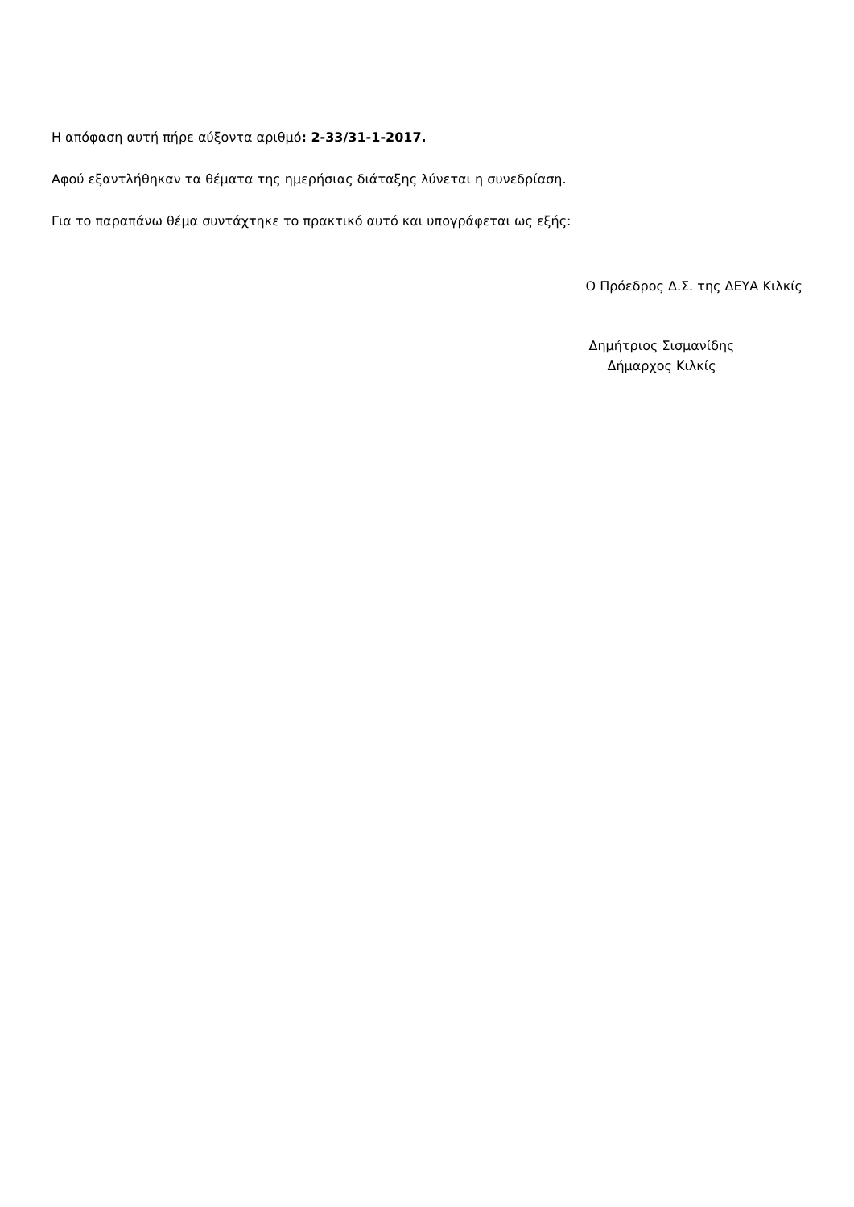Η απόφαση αυτή πήρε αύξοντα αριθμό: 2-33/31-1-2017.
Αφού εξαντλήθηκαν τα θέματα της ημερήσιας διάταξης λύνεται η συνεδρίαση.
Για το παραπάνω θέμα συντάχτηκε το πρακτικό αυτό και υπογράφεται ως εξής:
Ο Πρόεδρος Δ.Σ. της ΔΕΥΑ Κιλκίς
Δημήτριος Σισμανίδης
Δήμαρχος Κιλκίς